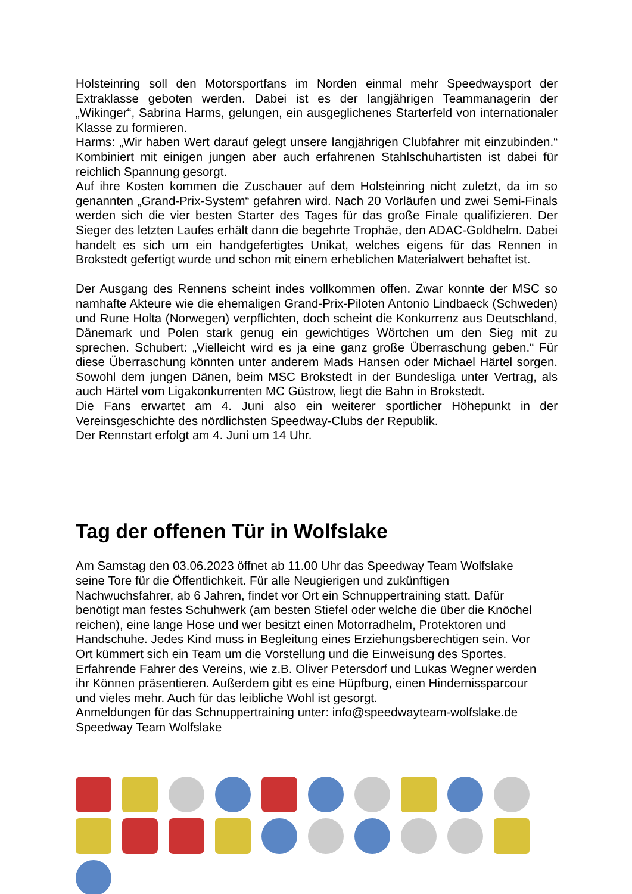Holsteinring soll den Motorsportfans im Norden einmal mehr Speedwaysport der Extraklasse geboten werden. Dabei ist es der langjährigen Teammanagerin der „Wikinger“, Sabrina Harms, gelungen, ein ausgeglichenes Starterfeld von internationaler Klasse zu formieren.
Harms: „Wir haben Wert darauf gelegt unsere langjährigen Clubfahrer mit einzubinden.“ Kombiniert mit einigen jungen aber auch erfahrenen Stahlschuhartisten ist dabei für reichlich Spannung gesorgt.
Auf ihre Kosten kommen die Zuschauer auf dem Holsteinring nicht zuletzt, da im so genannten „Grand-Prix-System“ gefahren wird. Nach 20 Vorläufen und zwei Semi-Finals werden sich die vier besten Starter des Tages für das große Finale qualifizieren. Der Sieger des letzten Laufes erhält dann die begehrte Trophäe, den ADAC-Goldhelm. Dabei handelt es sich um ein handgefertigtes Unikat, welches eigens für das Rennen in Brokstedt gefertigt wurde und schon mit einem erheblichen Materialwert behaftet ist.
Der Ausgang des Rennens scheint indes vollkommen offen. Zwar konnte der MSC so namhafte Akteure wie die ehemaligen Grand-Prix-Piloten Antonio Lindbaeck (Schweden) und Rune Holta (Norwegen) verpflichten, doch scheint die Konkurrenz aus Deutschland, Dänemark und Polen stark genug ein gewichtiges Wörtchen um den Sieg mit zu sprechen. Schubert: „Vielleicht wird es ja eine ganz große Überraschung geben.“ Für diese Überraschung könnten unter anderem Mads Hansen oder Michael Härtel sorgen. Sowohl dem jungen Dänen, beim MSC Brokstedt in der Bundesliga unter Vertrag, als auch Härtel vom Ligakonkurrenten MC Güstrow, liegt die Bahn in Brokstedt.
Die Fans erwartet am 4. Juni also ein weiterer sportlicher Höhepunkt in der Vereinsgeschichte des nördlichsten Speedway-Clubs der Republik.
Der Rennstart erfolgt am 4. Juni um 14 Uhr.
Tag der offenen Tür in Wolfslake
Am Samstag den 03.06.2023 öffnet ab 11.00 Uhr das Speedway Team Wolfslake
seine Tore für die Öffentlichkeit. Für alle Neugierigen und zukünftigen
Nachwuchsfahrer, ab 6 Jahren, findet vor Ort ein Schnuppertraining statt. Dafür
benötigt man festes Schuhwerk (am besten Stiefel oder welche die über die Knöchel
reichen), eine lange Hose und wer besitzt einen Motorradhelm, Protektoren und
Handschuhe. Jedes Kind muss in Begleitung eines Erziehungsberechtigen sein. Vor
Ort kümmert sich ein Team um die Vorstellung und die Einweisung des Sportes.
Erfahrende Fahrer des Vereins, wie z.B. Oliver Petersdorf und Lukas Wegner werden
ihr Können präsentieren. Außerdem gibt es eine Hüpfburg, einen Hindernissparcour
und vieles mehr. Auch für das leibliche Wohl ist gesorgt.
Anmeldungen für das Schnuppertraining unter: info@speedwayteam-wolfslake.de
Speedway Team Wolfslake